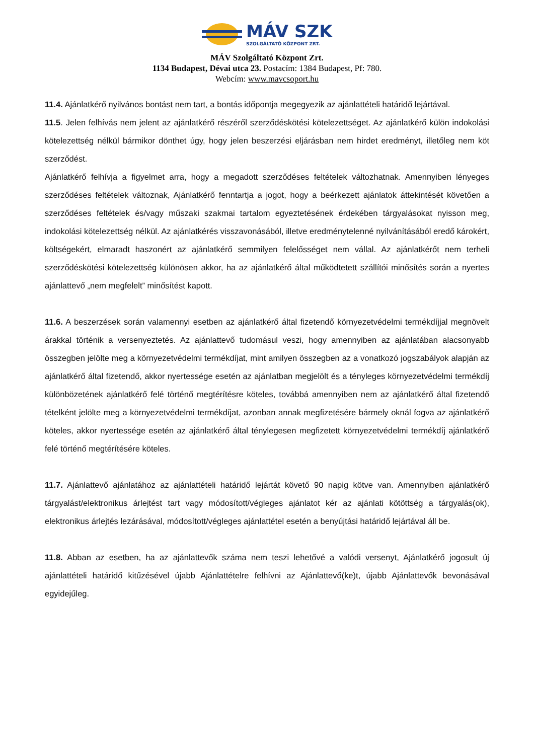MÁV SZK
SZOLGÁLTATÓ KÖZPONT ZRT.
MÁV Szolgáltató Központ Zrt.
1134 Budapest, Dévai utca 23. Postacím: 1384 Budapest, Pf: 780.
Webcím: www.mavcsoport.hu
11.4. Ajánlatkérő nyilvános bontást nem tart, a bontás időpontja megegyezik az ajánlattételi határidő lejártával.
11.5. Jelen felhívás nem jelent az ajánlatkérő részéről szerződéskötési kötelezettséget. Az ajánlatkérő külön indokolási kötelezettség nélkül bármikor dönthet úgy, hogy jelen beszerzési eljárásban nem hirdet eredményt, illetőleg nem köt szerződést.
Ajánlatkérő felhívja a figyelmet arra, hogy a megadott szerződéses feltételek változhatnak. Amennyiben lényeges szerződéses feltételek változnak, Ajánlatkérő fenntartja a jogot, hogy a beérkezett ajánlatok áttekintését követően a szerződéses feltételek és/vagy műszaki szakmai tartalom egyeztetésének érdekében tárgyalásokat nyisson meg, indokolási kötelezettség nélkül. Az ajánlatkérés visszavonásából, illetve eredménytelenné nyilvánításából eredő károkért, költségekért, elmaradt haszonért az ajánlatkérő semmilyen felelősséget nem vállal. Az ajánlatkérőt nem terheli szerződéskötési kötelezettség különösen akkor, ha az ajánlatkérő által működtetett szállítói minősítés során a nyertes ajánlattevő „nem megfelelt” minősítést kapott.
11.6. A beszerzések során valamennyi esetben az ajánlatkérő által fizetendő környezetvédelmi termékdíjjal megnövelt árakkal történik a versenyeztetés. Az ajánlattevő tudomásul veszi, hogy amennyiben az ajánlatában alacsonyabb összegben jelölte meg a környezetvédelmi termékdíjat, mint amilyen összegben az a vonatkozó jogszabályok alapján az ajánlatkérő által fizetendő, akkor nyertessége esetén az ajánlatban megjelölt és a tényleges környezetvédelmi termékdíj különbözetének ajánlatkérő felé történő megtérítésre köteles, továbbá amennyiben nem az ajánlatkérő által fizetendő tételként jelölte meg a környezetvédelmi termékdíjat, azonban annak megfizetésére bármely oknál fogva az ajánlatkérő köteles, akkor nyertessége esetén az ajánlatkérő által ténylegesen megfizetett környezetvédelmi termékdíj ajánlatkérő felé történő megtérítésére köteles.
11.7. Ajánlattevő ajánlatához az ajánlattételi határidő lejártát követő 90 napig kötve van. Amennyiben ajánlatkérő tárgyalást/elektronikus árlejtést tart vagy módosított/végleges ajánlatot kér az ajánlati kötöttség a tárgyalás(ok), elektronikus árlejtés lezárásával, módosított/végleges ajánlattétel esetén a benyújtási határidő lejártával áll be.
11.8. Abban az esetben, ha az ajánlattevők száma nem teszi lehetővé a valódi versenyt, Ajánlatkérő jogosult új ajánlattételi határidő kitűzésével újabb Ajánlattételre felhívni az Ajánlattevő(ke)t, újabb Ajánlattevők bevonásával egyidejűleg.